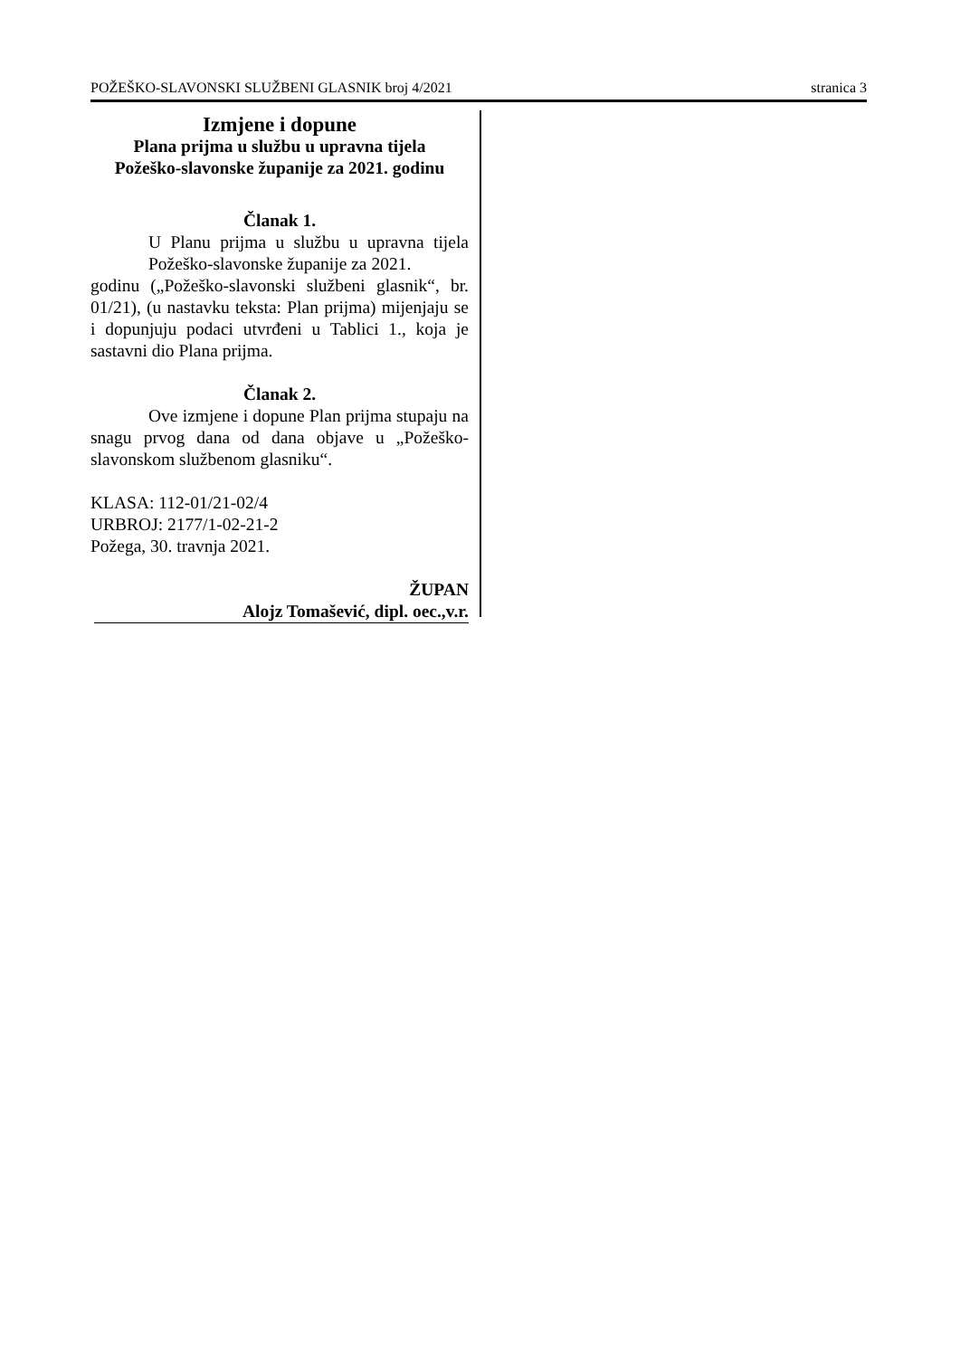POŽEŠKO-SLAVONSKI SLUŽBENI GLASNIK broj 4/2021 stranica 3
Izmjene i dopune
Plana prijma u službu u upravna tijela
Požeško-slavonske županije za 2021. godinu
Članak 1.
U Planu prijma u službu u upravna tijela Požeško-slavonske županije za 2021.
godinu („Požeško-slavonski službeni glasnik“, br. 01/21), (u nastavku teksta: Plan prijma) mijenjaju se i dopunjuju podaci utvrđeni u Tablici 1., koja je sastavni dio Plana prijma.
Članak 2.
Ove izmjene i dopune Plan prijma stupaju na snagu prvog dana od dana objave u „Požeško-slavonskom službenom glasniku“.
KLASA: 112-01/21-02/4
URBROJ: 2177/1-02-21-2
Požega, 30. travnja 2021.
ŽUPAN
Alojz Tomašević, dipl. oec.,v.r.